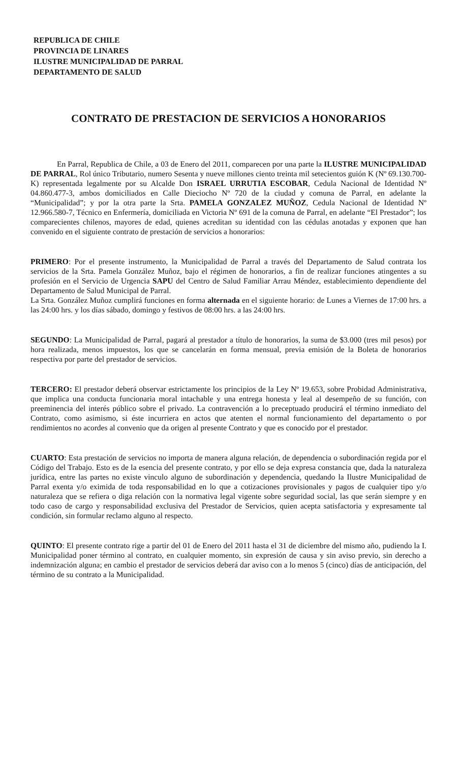REPUBLICA DE CHILE
PROVINCIA DE LINARES
ILUSTRE MUNICIPALIDAD DE PARRAL
DEPARTAMENTO DE SALUD
CONTRATO DE PRESTACION DE SERVICIOS A HONORARIOS
En Parral, Republica de Chile, a 03 de Enero del 2011, comparecen por una parte la ILUSTRE MUNICIPALIDAD DE PARRAL, Rol único Tributario, numero Sesenta y nueve millones ciento treinta mil setecientos guión K (Nº 69.130.700-K) representada legalmente por su Alcalde Don ISRAEL URRUTIA ESCOBAR, Cedula Nacional de Identidad Nº 04.860.477-3, ambos domiciliados en Calle Dieciocho Nº 720 de la ciudad y comuna de Parral, en adelante la “Municipalidad”; y por la otra parte la Srta. PAMELA GONZALEZ MUÑOZ, Cedula Nacional de Identidad Nº 12.966.580-7, Técnico en Enfermería, domiciliada en Victoria Nº 691 de la comuna de Parral, en adelante “El Prestador”; los comparecientes chilenos, mayores de edad, quienes acreditan su identidad con las cédulas anotadas y exponen que han convenido en el siguiente contrato de prestación de servicios a honorarios:
PRIMERO: Por el presente instrumento, la Municipalidad de Parral a través del Departamento de Salud contrata los servicios de la Srta. Pamela González Muñoz, bajo el régimen de honorarios, a fin de realizar funciones atingentes a su profesión en el Servicio de Urgencia SAPU del Centro de Salud Familiar Arrau Méndez, establecimiento dependiente del Departamento de Salud Municipal de Parral.
La Srta. González Muñoz cumplirá funciones en forma alternada en el siguiente horario: de Lunes a Viernes de 17:00 hrs. a las 24:00 hrs. y los días sábado, domingo y festivos de 08:00 hrs. a las 24:00 hrs.
SEGUNDO: La Municipalidad de Parral, pagará al prestador a título de honorarios, la suma de $3.000 (tres mil pesos) por hora realizada, menos impuestos, los que se cancelarán en forma mensual, previa emisión de la Boleta de honorarios respectiva por parte del prestador de servicios.
TERCERO: El prestador deberá observar estrictamente los principios de la Ley Nº 19.653, sobre Probidad Administrativa, que implica una conducta funcionaria moral intachable y una entrega honesta y leal al desempeño de su función, con preeminencia del interés público sobre el privado. La contravención a lo preceptuado producirá el término inmediato del Contrato, como asimismo, si éste incurriera en actos que atenten el normal funcionamiento del departamento o por rendimientos no acordes al convenio que da origen al presente Contrato y que es conocido por el prestador.
CUARTO: Esta prestación de servicios no importa de manera alguna relación, de dependencia o subordinación regida por el Código del Trabajo. Esto es de la esencia del presente contrato, y por ello se deja expresa constancia que, dada la naturaleza jurídica, entre las partes no existe vinculo alguno de subordinación y dependencia, quedando la Ilustre Municipalidad de Parral exenta y/o eximida de toda responsabilidad en lo que a cotizaciones provisionales y pagos de cualquier tipo y/o naturaleza que se refiera o diga relación con la normativa legal vigente sobre seguridad social, las que serán siempre y en todo caso de cargo y responsabilidad exclusiva del Prestador de Servicios, quien acepta satisfactoria y expresamente tal condición, sin formular reclamo alguno al respecto.
QUINTO: El presente contrato rige a partir del 01 de Enero del 2011 hasta el 31 de diciembre del mismo año, pudiendo la I. Municipalidad poner término al contrato, en cualquier momento, sin expresión de causa y sin aviso previo, sin derecho a indemnización alguna; en cambio el prestador de servicios deberá dar aviso con a lo menos 5 (cinco) días de anticipación, del término de su contrato a la Municipalidad.